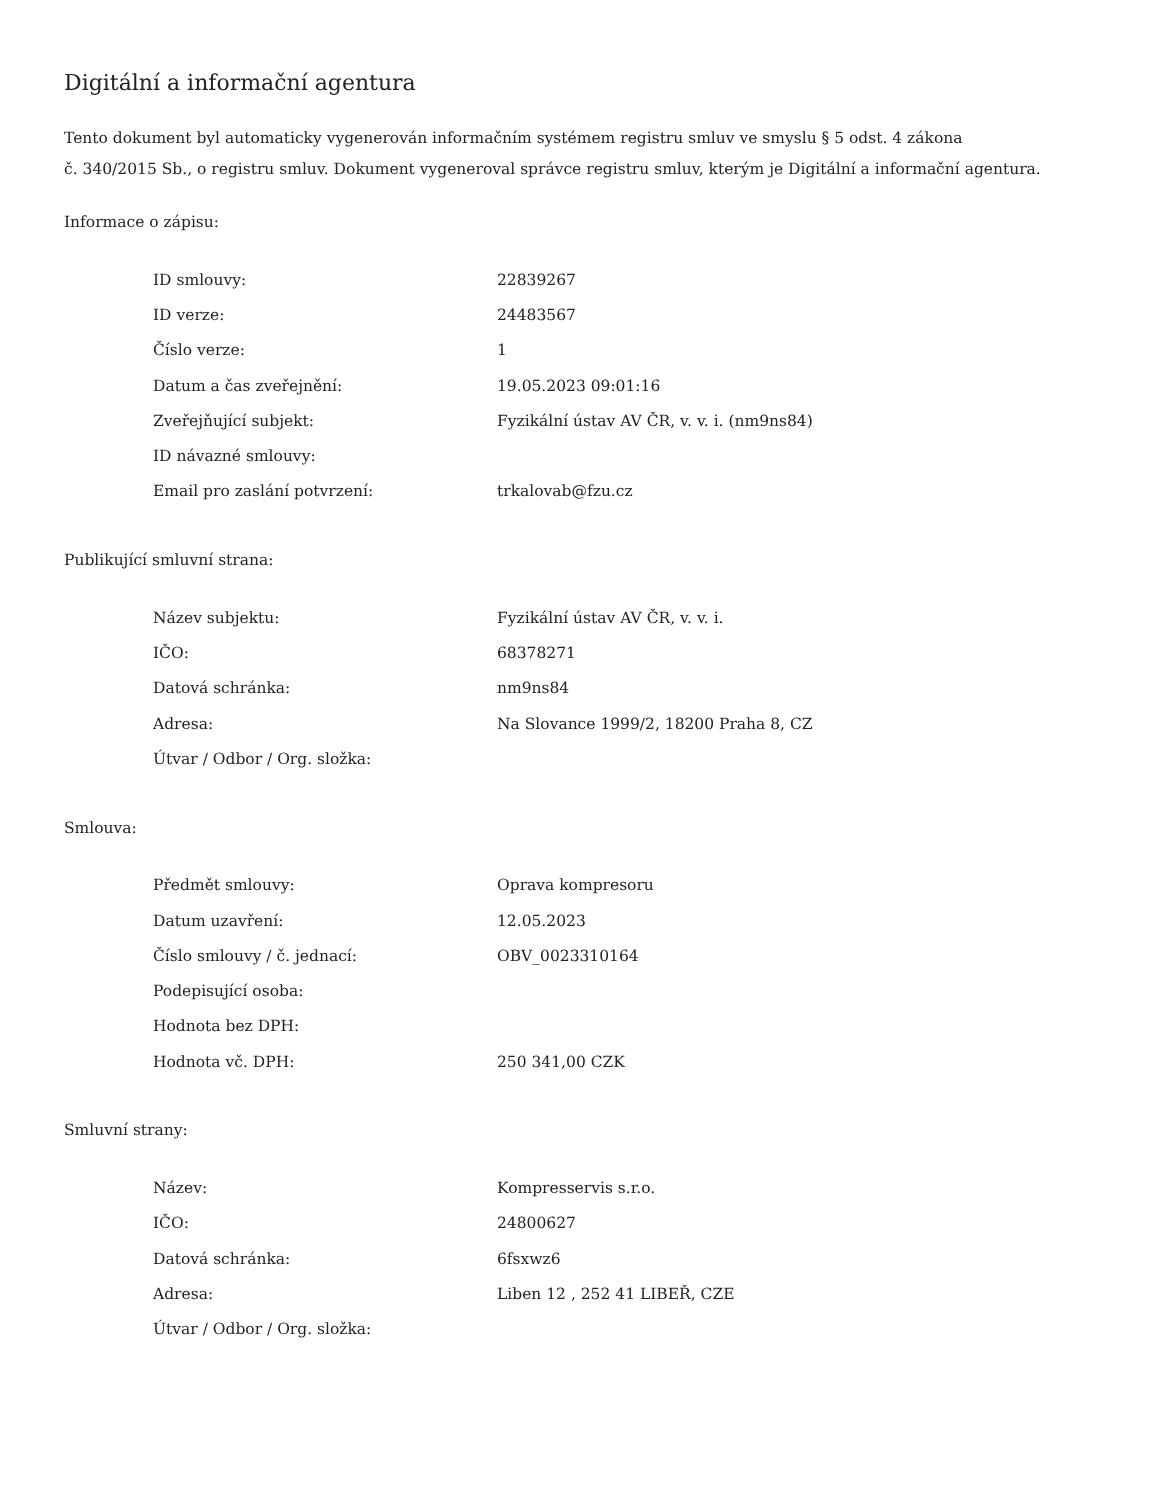Digitální a informační agentura
Tento dokument byl automaticky vygenerován informačním systémem registru smluv ve smyslu § 5 odst. 4 zákona
č. 340/2015 Sb., o registru smluv. Dokument vygeneroval správce registru smluv, kterým je Digitální a informační agentura.
Informace o zápisu:
| ID smlouvy: | 22839267 |
| ID verze: | 24483567 |
| Číslo verze: | 1 |
| Datum a čas zveřejnění: | 19.05.2023 09:01:16 |
| Zveřejňující subjekt: | Fyzikální ústav AV ČR, v. v. i. (nm9ns84) |
| ID návazné smlouvy: | |
| Email pro zaslání potvrzení: | trkalovab@fzu.cz |
Publikující smluvní strana:
| Název subjektu: | Fyzikální ústav AV ČR, v. v. i. |
| IČO: | 68378271 |
| Datová schránka: | nm9ns84 |
| Adresa: | Na Slovance 1999/2, 18200 Praha 8, CZ |
| Útvar / Odbor / Org. složka: | |
Smlouva:
| Předmět smlouvy: | Oprava kompresoru |
| Datum uzavření: | 12.05.2023 |
| Číslo smlouvy / č. jednací: | OBV_0023310164 |
| Podepisující osoba: | |
| Hodnota bez DPH: | |
| Hodnota vč. DPH: | 250 341,00 CZK |
Smluvní strany:
| Název: | Kompresservis s.r.o. |
| IČO: | 24800627 |
| Datová schránka: | 6fsxwz6 |
| Adresa: | Liben 12 , 252 41 LIBEŘ, CZE |
| Útvar / Odbor / Org. složka: | |